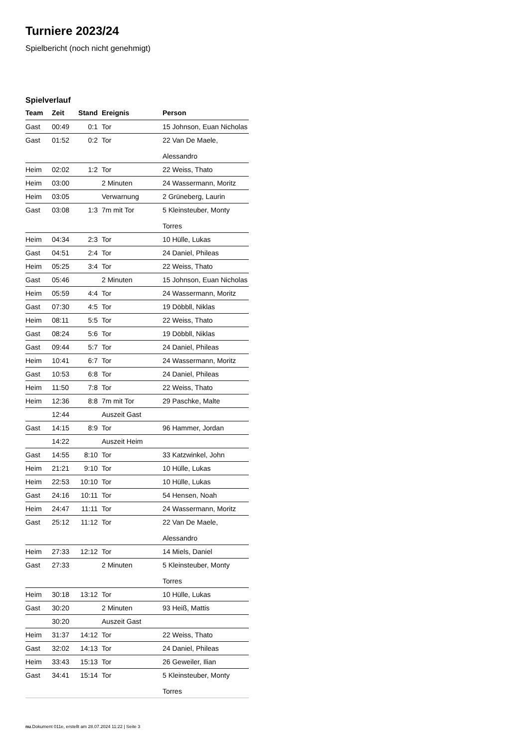Turniere 2023/24
Spielbericht (noch nicht genehmigt)
Spielverlauf
| Team | Zeit | Stand | Ereignis | Person |
| --- | --- | --- | --- | --- |
| Gast | 00:49 | 0:1 | Tor | 15 Johnson, Euan Nicholas |
| Gast | 01:52 | 0:2 | Tor | 22 Van De Maele, Alessandro |
| Heim | 02:02 | 1:2 | Tor | 22 Weiss, Thato |
| Heim | 03:00 | | 2 Minuten | 24 Wassermann, Moritz |
| Heim | 03:05 | | Verwarnung | 2 Grüneberg, Laurin |
| Gast | 03:08 | 1:3 | 7m mit Tor | 5 Kleinsteuber, Monty Torres |
| Heim | 04:34 | 2:3 | Tor | 10 Hülle, Lukas |
| Gast | 04:51 | 2:4 | Tor | 24 Daniel, Phileas |
| Heim | 05:25 | 3:4 | Tor | 22 Weiss, Thato |
| Gast | 05:46 | | 2 Minuten | 15 Johnson, Euan Nicholas |
| Heim | 05:59 | 4:4 | Tor | 24 Wassermann, Moritz |
| Gast | 07:30 | 4:5 | Tor | 19 Döbbll, Niklas |
| Heim | 08:11 | 5:5 | Tor | 22 Weiss, Thato |
| Gast | 08:24 | 5:6 | Tor | 19 Döbbll, Niklas |
| Gast | 09:44 | 5:7 | Tor | 24 Daniel, Phileas |
| Heim | 10:41 | 6:7 | Tor | 24 Wassermann, Moritz |
| Gast | 10:53 | 6:8 | Tor | 24 Daniel, Phileas |
| Heim | 11:50 | 7:8 | Tor | 22 Weiss, Thato |
| Heim | 12:36 | 8:8 | 7m mit Tor | 29 Paschke, Malte |
| | 12:44 | | Auszeit Gast | |
| Gast | 14:15 | 8:9 | Tor | 96 Hammer, Jordan |
| | 14:22 | | Auszeit Heim | |
| Gast | 14:55 | 8:10 | Tor | 33 Katzwinkel, John |
| Heim | 21:21 | 9:10 | Tor | 10 Hülle, Lukas |
| Heim | 22:53 | 10:10 | Tor | 10 Hülle, Lukas |
| Gast | 24:16 | 10:11 | Tor | 54 Hensen, Noah |
| Heim | 24:47 | 11:11 | Tor | 24 Wassermann, Moritz |
| Gast | 25:12 | 11:12 | Tor | 22 Van De Maele, Alessandro |
| Heim | 27:33 | 12:12 | Tor | 14 Miels, Daniel |
| Gast | 27:33 | | 2 Minuten | 5 Kleinsteuber, Monty Torres |
| Heim | 30:18 | 13:12 | Tor | 10 Hülle, Lukas |
| Gast | 30:20 | | 2 Minuten | 93 Heiß, Mattis |
| | 30:20 | | Auszeit Gast | |
| Heim | 31:37 | 14:12 | Tor | 22 Weiss, Thato |
| Gast | 32:02 | 14:13 | Tor | 24 Daniel, Phileas |
| Heim | 33:43 | 15:13 | Tor | 26 Geweiler, Ilian |
| Gast | 34:41 | 15:14 | Tor | 5 Kleinsteuber, Monty Torres |
nu.Dokument 011e, erstellt am 28.07.2024 11:22 | Seite 3